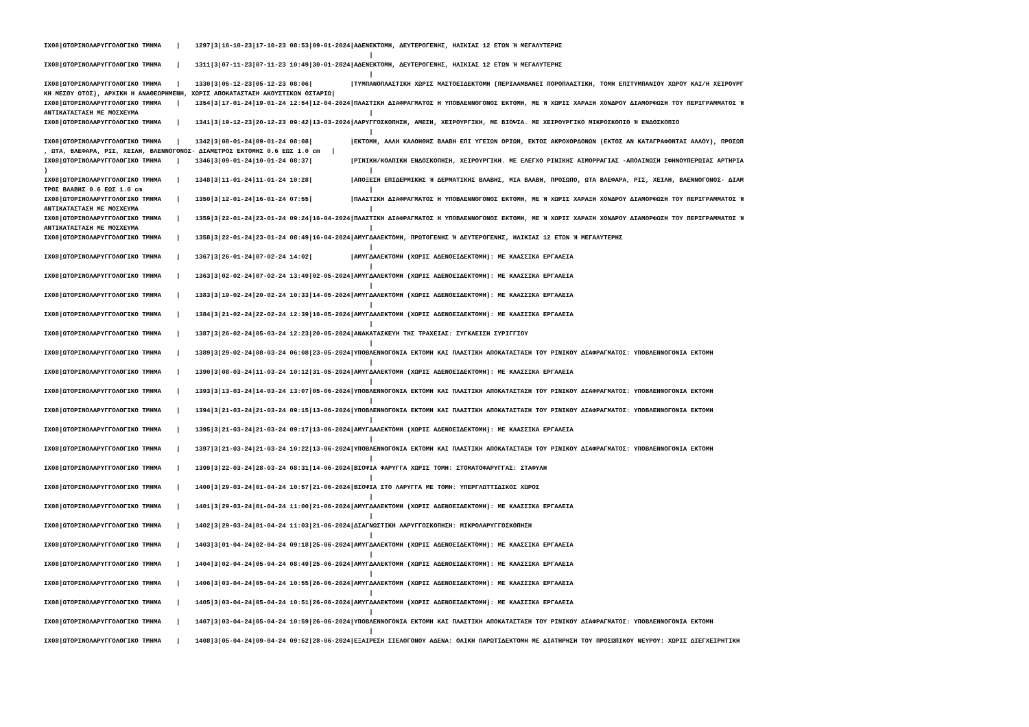IX08|ΩΤΟΡΙΝΟΛΑΡΥΓΓΟΛΟΓΙΚΟ ΤΜΗΜΑ    |    1297|3|16-10-23|17-10-23 08:53|09-01-2024|ΑΔΕΝΕΚΤΟΜΗ, ΔΕΥΤΕΡΟΓΕΝΗΣ, ΗΛΙΚΙΑΣ 12 ΕΤΩΝ Ή ΜΕΓΑΛΥΤΕΡΗΣ
                                                                                      |
IX08|ΩΤΟΡΙΝΟΛΑΡΥΓΓΟΛΟΓΙΚΟ ΤΜΗΜΑ    |    1311|3|07-11-23|07-11-23 10:49|30-01-2024|ΑΔΕΝΕΚΤΟΜΗ, ΔΕΥΤΕΡΟΓΕΝΗΣ, ΗΛΙΚΙΑΣ 12 ΕΤΩΝ Ή ΜΕΓΑΛΥΤΕΡΗΣ
                                                                                      |
IX08|ΩΤΟΡΙΝΟΛΑΡΥΓΓΟΛΟΓΙΚΟ ΤΜΗΜΑ    |    1330|3|05-12-23|05-12-23 08:06|          |ΤΥΜΠΑΝΟΠΛΑΣΤΙΚΗ ΧΩΡΙΣ ΜΑΣΤΟΕΙΔΕΚΤΟΜΗ (ΠΕΡΙΛΑΜΒΑΝΕΙ ΠΟΡΟΠΛΑΣΤΙΚΗ, ΤΟΜΗ ΕΠΙΤΥΜΠΑΝΙΟΥ ΧΩΡΟΥ ΚΑΙ/Η ΧΕΙΡΟΥΡΓ
ΚΗ ΜΕΣΟΥ ΩΤΟΣ), ΑΡΧΙΚΗ Η ΑΝΑΘΕΩΡΗΜΕΝΗ, ΧΩΡΙΣ ΑΠΟΚΑΤΑΣΤΑΣΗ ΑΚΟΥΣΤΙΚΩΝ ΟΣΤΑΡΙΩ|
IX08|ΩΤΟΡΙΝΟΛΑΡΥΓΓΟΛΟΓΙΚΟ ΤΜΗΜΑ    |    1354|3|17-01-24|19-01-24 12:54|12-04-2024|ΠΛΑΣΤΙΚΗ ΔΙΑΦΡΑΓΜΑΤΟΣ Η ΥΠΟΒΛΕΝΝΟΓΟΝΟΣ ΕΚΤΟΜΗ, ΜΕ Ή ΧΩΡΙΣ ΧΑΡΑΞΗ ΧΟΝΔΡΟΥ ΔΙΑΜΟΡΦΩΣΗ ΤΟΥ ΠΕΡΙΓΡΑΜΜΑΤΟΣ Ή
ΑΝΤΙΚΑΤΑΣΤΑΣΗ ΜΕ ΜΟΣΧΕΥΜΑ                                                             |
IX08|ΩΤΟΡΙΝΟΛΑΡΥΓΓΟΛΟΓΙΚΟ ΤΜΗΜΑ    |    1341|3|19-12-23|20-12-23 09:42|13-03-2024|ΛΑΡΥΓΓΟΣΚΟΠΗΣΗ, ΑΜΕΣΗ, ΧΕΙΡΟΥΡΓΙΚΗ, ΜΕ ΒΙΟΨΙΑ. ΜΕ ΧΕΙΡΟΥΡΓΙΚΟ ΜΙΚΡΟΣΚΟΠΙΟ Ή ΕΝΔΟΣΚΟΠΙΟ
                                                                                      |
IX08|ΩΤΟΡΙΝΟΛΑΡΥΓΓΟΛΟΓΙΚΟ ΤΜΗΜΑ    |    1342|3|08-01-24|09-01-24 08:08|          |ΕΚΤΟΜΗ, ΑΛΛΗ ΚΑΛΟΗΘΗΣ ΒΛΑΒΗ ΕΠΙ ΥΓΕΙΩΝ ΟΡΙΩΝ, ΕΚΤΟΣ ΑΚΡΟΧΟΡΔΟΝΩΝ (ΕΚΤΟΣ ΑΝ ΚΑΤΑΓΡΑΦΟΝΤΑΙ ΑΛΛΟΥ), ΠΡΟΣΩΠ
, ΩΤΑ, ΒΛΕΦΑΡΑ, ΡΙΣ, ΧΕΙΛΗ, ΒΛΕΝΝΟΓΟΝΟΣ· ΔΙΑΜΕΤΡΟΣ ΕΚΤΟΜΗΣ 0.6 ΕΩΣ 1.0 cm   |
IX08|ΩΤΟΡΙΝΟΛΑΡΥΓΓΟΛΟΓΙΚΟ ΤΜΗΜΑ    |    1346|3|09-01-24|10-01-24 08:37|          |ΡΙΝΙΚΗ/ΚΟΛΠΙΚΗ ΕΝΔΟΣΚΟΠΗΣΗ, ΧΕΙΡΟΥΡΓΙΚΗ. ΜΕ ΕΛΕΓΧΟ ΡΙΝΙΚΗΣ ΑΙΜΟΡΡΑΓΙΑΣ -ΑΠΟΛΙΝΩΣΗ ΣΦΗΝΟΥΠΕΡΩΙΑΣ ΑΡΤΗΡΙΑ
)                                                                                     |
IX08|ΩΤΟΡΙΝΟΛΑΡΥΓΓΟΛΟΓΙΚΟ ΤΜΗΜΑ    |    1348|3|11-01-24|11-01-24 10:28|          |ΑΠΟΞΕΣΗ ΕΠΙΔΕΡΜΙΚΗΣ Ή ΔΕΡΜΑΤΙΚΗΣ ΒΛΑΒΗΣ, ΜΙΑ ΒΛΑΒΗ, ΠΡΟΣΩΠΟ, ΩΤΑ ΒΛΕΦΑΡΑ, ΡΙΣ, ΧΕΙΛΗ, ΒΛΕΝΝΟΓΟΝΟΣ· ΔΙΑΜ
ΤΡΟΣ ΒΛΑΒΗΣ 0.6 ΕΩΣ 1.0 cm                                                            |
IX08|ΩΤΟΡΙΝΟΛΑΡΥΓΓΟΛΟΓΙΚΟ ΤΜΗΜΑ    |    1350|3|12-01-24|16-01-24 07:55|          |ΠΛΑΣΤΙΚΗ ΔΙΑΦΡΑΓΜΑΤΟΣ Η ΥΠΟΒΛΕΝΝΟΓΟΝΟΣ ΕΚΤΟΜΗ, ΜΕ Ή ΧΩΡΙΣ ΧΑΡΑΞΗ ΧΟΝΔΡΟΥ ΔΙΑΜΟΡΦΩΣΗ ΤΟΥ ΠΕΡΙΓΡΑΜΜΑΤΟΣ Ή
ΑΝΤΙΚΑΤΑΣΤΑΣΗ ΜΕ ΜΟΣΧΕΥΜΑ                                                             |
IX08|ΩΤΟΡΙΝΟΛΑΡΥΓΓΟΛΟΓΙΚΟ ΤΜΗΜΑ    |    1359|3|22-01-24|23-01-24 09:24|16-04-2024|ΠΛΑΣΤΙΚΗ ΔΙΑΦΡΑΓΜΑΤΟΣ Η ΥΠΟΒΛΕΝΝΟΓΟΝΟΣ ΕΚΤΟΜΗ, ΜΕ Ή ΧΩΡΙΣ ΧΑΡΑΞΗ ΧΟΝΔΡΟΥ ΔΙΑΜΟΡΦΩΣΗ ΤΟΥ ΠΕΡΙΓΡΑΜΜΑΤΟΣ Ή
ΑΝΤΙΚΑΤΑΣΤΑΣΗ ΜΕ ΜΟΣΧΕΥΜΑ                                                             |
IX08|ΩΤΟΡΙΝΟΛΑΡΥΓΓΟΛΟΓΙΚΟ ΤΜΗΜΑ    |    1358|3|22-01-24|23-01-24 08:49|16-04-2024|ΑΜΥΓΔΑΛΕΚΤΟΜΗ, ΠΡΩΤΟΓΕΝΗΣ Ή ΔΕΥΤΕΡΟΓΕΝΗΣ, ΗΛΙΚΙΑΣ 12 ΕΤΩΝ Ή ΜΕΓΑΛΥΤΕΡΗΣ
                                                                                      |
IX08|ΩΤΟΡΙΝΟΛΑΡΥΓΓΟΛΟΓΙΚΟ ΤΜΗΜΑ    |    1367|3|26-01-24|07-02-24 14:02|          |ΑΜΥΓΔΑΛΕΚΤΟΜΗ (ΧΩΡΙΣ ΑΔΕΝΟΕΙΔΕΚΤΟΜΗ): ΜΕ ΚΛΑΣΣΙΚΑ ΕΡΓΑΛΕΙΑ
                                                                                      |
IX08|ΩΤΟΡΙΝΟΛΑΡΥΓΓΟΛΟΓΙΚΟ ΤΜΗΜΑ    |    1363|3|02-02-24|07-02-24 13:49|02-05-2024|ΑΜΥΓΔΑΛΕΚΤΟΜΗ (ΧΩΡΙΣ ΑΔΕΝΟΕΙΔΕΚΤΟΜΗ): ΜΕ ΚΛΑΣΣΙΚΑ ΕΡΓΑΛΕΙΑ
                                                                                      |
IX08|ΩΤΟΡΙΝΟΛΑΡΥΓΓΟΛΟΓΙΚΟ ΤΜΗΜΑ    |    1383|3|19-02-24|20-02-24 10:33|14-05-2024|ΑΜΥΓΔΑΛΕΚΤΟΜΗ (ΧΩΡΙΣ ΑΔΕΝΟΕΙΔΕΚΤΟΜΗ): ΜΕ ΚΛΑΣΣΙΚΑ ΕΡΓΑΛΕΙΑ
                                                                                      |
IX08|ΩΤΟΡΙΝΟΛΑΡΥΓΓΟΛΟΓΙΚΟ ΤΜΗΜΑ    |    1384|3|21-02-24|22-02-24 12:39|16-05-2024|ΑΜΥΓΔΑΛΕΚΤΟΜΗ (ΧΩΡΙΣ ΑΔΕΝΟΕΙΔΕΚΤΟΜΗ): ΜΕ ΚΛΑΣΣΙΚΑ ΕΡΓΑΛΕΙΑ
                                                                                      |
IX08|ΩΤΟΡΙΝΟΛΑΡΥΓΓΟΛΟΓΙΚΟ ΤΜΗΜΑ    |    1387|3|26-02-24|05-03-24 12:23|20-05-2024|ΑΝΑΚΑΤΑΣΚΕΥΗ ΤΗΣ ΤΡΑΧΕΙΑΣ: ΣΥΓΚΛΕΙΣΗ ΣΥΡΙΓΓΙΟΥ
                                                                                      |
IX08|ΩΤΟΡΙΝΟΛΑΡΥΓΓΟΛΟΓΙΚΟ ΤΜΗΜΑ    |    1389|3|29-02-24|08-03-24 06:08|23-05-2024|ΥΠΟΒΛΕΝΝΟΓΟΝΙΑ ΕΚΤΟΜΗ ΚΑΙ ΠΛΑΣΤΙΚΗ ΑΠΟΚΑΤΑΣΤΑΣΗ ΤΟΥ ΡΙΝΙΚΟΥ ΔΙΑΦΡΑΓΜΑΤΟΣ: ΥΠΟΒΛΕΝΝΟΓΟΝΙΑ ΕΚΤΟΜΗ
                                                                                      |
IX08|ΩΤΟΡΙΝΟΛΑΡΥΓΓΟΛΟΓΙΚΟ ΤΜΗΜΑ    |    1390|3|08-03-24|11-03-24 10:12|31-05-2024|ΑΜΥΓΔΑΛΕΚΤΟΜΗ (ΧΩΡΙΣ ΑΔΕΝΟΕΙΔΕΚΤΟΜΗ): ΜΕ ΚΛΑΣΣΙΚΑ ΕΡΓΑΛΕΙΑ
                                                                                      |
IX08|ΩΤΟΡΙΝΟΛΑΡΥΓΓΟΛΟΓΙΚΟ ΤΜΗΜΑ    |    1393|3|13-03-24|14-03-24 13:07|05-06-2024|ΥΠΟΒΛΕΝΝΟΓΟΝΙΑ ΕΚΤΟΜΗ ΚΑΙ ΠΛΑΣΤΙΚΗ ΑΠΟΚΑΤΑΣΤΑΣΗ ΤΟΥ ΡΙΝΙΚΟΥ ΔΙΑΦΡΑΓΜΑΤΟΣ: ΥΠΟΒΛΕΝΝΟΓΟΝΙΑ ΕΚΤΟΜΗ
                                                                                      |
IX08|ΩΤΟΡΙΝΟΛΑΡΥΓΓΟΛΟΓΙΚΟ ΤΜΗΜΑ    |    1394|3|21-03-24|21-03-24 09:15|13-06-2024|ΥΠΟΒΛΕΝΝΟΓΟΝΙΑ ΕΚΤΟΜΗ ΚΑΙ ΠΛΑΣΤΙΚΗ ΑΠΟΚΑΤΑΣΤΑΣΗ ΤΟΥ ΡΙΝΙΚΟΥ ΔΙΑΦΡΑΓΜΑΤΟΣ: ΥΠΟΒΛΕΝΝΟΓΟΝΙΑ ΕΚΤΟΜΗ
                                                                                      |
IX08|ΩΤΟΡΙΝΟΛΑΡΥΓΓΟΛΟΓΙΚΟ ΤΜΗΜΑ    |    1395|3|21-03-24|21-03-24 09:17|13-06-2024|ΑΜΥΓΔΑΛΕΚΤΟΜΗ (ΧΩΡΙΣ ΑΔΕΝΟΕΙΔΕΚΤΟΜΗ): ΜΕ ΚΛΑΣΣΙΚΑ ΕΡΓΑΛΕΙΑ
                                                                                      |
IX08|ΩΤΟΡΙΝΟΛΑΡΥΓΓΟΛΟΓΙΚΟ ΤΜΗΜΑ    |    1397|3|21-03-24|21-03-24 10:22|13-06-2024|ΥΠΟΒΛΕΝΝΟΓΟΝΙΑ ΕΚΤΟΜΗ ΚΑΙ ΠΛΑΣΤΙΚΗ ΑΠΟΚΑΤΑΣΤΑΣΗ ΤΟΥ ΡΙΝΙΚΟΥ ΔΙΑΦΡΑΓΜΑΤΟΣ: ΥΠΟΒΛΕΝΝΟΓΟΝΙΑ ΕΚΤΟΜΗ
                                                                                      |
IX08|ΩΤΟΡΙΝΟΛΑΡΥΓΓΟΛΟΓΙΚΟ ΤΜΗΜΑ    |    1399|3|22-03-24|28-03-24 08:31|14-06-2024|ΒΙΟΨΙΑ ΦΑΡΥΓΓΑ ΧΩΡΙΣ ΤΟΜΗ: ΣΤΟΜΑΤΟΦΑΡΥΓΓΑΣ: ΣΤΑΦΥΛΗ
                                                                                      |
IX08|ΩΤΟΡΙΝΟΛΑΡΥΓΓΟΛΟΓΙΚΟ ΤΜΗΜΑ    |    1400|3|29-03-24|01-04-24 10:57|21-06-2024|ΒΙΟΨΙΑ ΣΤΟ ΛΑΡΥΓΓΑ ΜΕ ΤΟΜΗ: ΥΠΕΡΓΛΩΤΤΙΔΙΚΟΣ ΧΩΡΟΣ
                                                                                      |
IX08|ΩΤΟΡΙΝΟΛΑΡΥΓΓΟΛΟΓΙΚΟ ΤΜΗΜΑ    |    1401|3|29-03-24|01-04-24 11:00|21-06-2024|ΑΜΥΓΔΑΛΕΚΤΟΜΗ (ΧΩΡΙΣ ΑΔΕΝΟΕΙΔΕΚΤΟΜΗ): ΜΕ ΚΛΑΣΣΙΚΑ ΕΡΓΑΛΕΙΑ
                                                                                      |
IX08|ΩΤΟΡΙΝΟΛΑΡΥΓΓΟΛΟΓΙΚΟ ΤΜΗΜΑ    |    1402|3|29-03-24|01-04-24 11:03|21-06-2024|ΔΙΑΓΝΩΣΤΙΚΗ ΛΑΡΥΓΓΟΣΚΟΠΗΣΗ: ΜΙΚΡΟΛΑΡΥΓΓΟΣΚΟΠΗΣΗ
                                                                                      |
IX08|ΩΤΟΡΙΝΟΛΑΡΥΓΓΟΛΟΓΙΚΟ ΤΜΗΜΑ    |    1403|3|01-04-24|02-04-24 09:18|25-06-2024|ΑΜΥΓΔΑΛΕΚΤΟΜΗ (ΧΩΡΙΣ ΑΔΕΝΟΕΙΔΕΚΤΟΜΗ): ΜΕ ΚΛΑΣΣΙΚΑ ΕΡΓΑΛΕΙΑ
                                                                                      |
IX08|ΩΤΟΡΙΝΟΛΑΡΥΓΓΟΛΟΓΙΚΟ ΤΜΗΜΑ    |    1404|3|02-04-24|05-04-24 08:49|25-06-2024|ΑΜΥΓΔΑΛΕΚΤΟΜΗ (ΧΩΡΙΣ ΑΔΕΝΟΕΙΔΕΚΤΟΜΗ): ΜΕ ΚΛΑΣΣΙΚΑ ΕΡΓΑΛΕΙΑ
                                                                                      |
IX08|ΩΤΟΡΙΝΟΛΑΡΥΓΓΟΛΟΓΙΚΟ ΤΜΗΜΑ    |    1406|3|03-04-24|05-04-24 10:55|26-06-2024|ΑΜΥΓΔΑΛΕΚΤΟΜΗ (ΧΩΡΙΣ ΑΔΕΝΟΕΙΔΕΚΤΟΜΗ): ΜΕ ΚΛΑΣΣΙΚΑ ΕΡΓΑΛΕΙΑ
                                                                                      |
IX08|ΩΤΟΡΙΝΟΛΑΡΥΓΓΟΛΟΓΙΚΟ ΤΜΗΜΑ    |    1405|3|03-04-24|05-04-24 10:51|26-06-2024|ΑΜΥΓΔΑΛΕΚΤΟΜΗ (ΧΩΡΙΣ ΑΔΕΝΟΕΙΔΕΚΤΟΜΗ): ΜΕ ΚΛΑΣΣΙΚΑ ΕΡΓΑΛΕΙΑ
                                                                                      |
IX08|ΩΤΟΡΙΝΟΛΑΡΥΓΓΟΛΟΓΙΚΟ ΤΜΗΜΑ    |    1407|3|03-04-24|05-04-24 10:59|26-06-2024|ΥΠΟΒΛΕΝΝΟΓΟΝΙΑ ΕΚΤΟΜΗ ΚΑΙ ΠΛΑΣΤΙΚΗ ΑΠΟΚΑΤΑΣΤΑΣΗ ΤΟΥ ΡΙΝΙΚΟΥ ΔΙΑΦΡΑΓΜΑΤΟΣ: ΥΠΟΒΛΕΝΝΟΓΟΝΙΑ ΕΚΤΟΜΗ
                                                                                      |
IX08|ΩΤΟΡΙΝΟΛΑΡΥΓΓΟΛΟΓΙΚΟ ΤΜΗΜΑ    |    1408|3|05-04-24|09-04-24 09:52|28-06-2024|ΕΞΑΙΡΕΣΗ ΣΙΕΛΟΓΟΝΟΥ ΑΔΕΝΑ: ΟΛΙΚΗ ΠΑΡΩΤΙΔΕΚΤΟΜΗ ΜΕ ΔΙΑΤΗΡΗΣΗ ΤΟΥ ΠΡΟΣΩΠΙΚΟΥ ΝΕΥΡΟΥ: ΧΩΡΙΣ ΔΙΕΓΧΕΙΡΗΤΙΚΗ